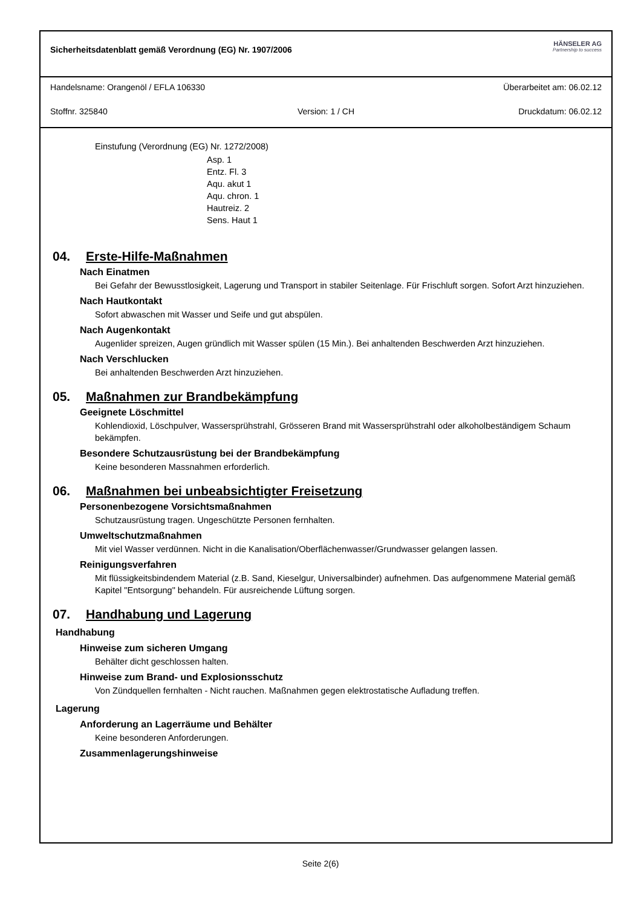Sicherheitsdatenblatt gemäß Verordnung (EG) Nr. 1907/2006
HÄNSELER AG
Partnership to success
Handelsname: Orangenöl / EFLA 106330
Überarbeitet am: 06.02.12
Stoffnr. 325840
Version: 1 / CH
Druckdatum: 06.02.12
Einstufung (Verordnung (EG) Nr. 1272/2008)
Asp. 1
Entz. Fl. 3
Aqu. akut 1
Aqu. chron. 1
Hautreiz. 2
Sens. Haut 1
04. Erste-Hilfe-Maßnahmen
Nach Einatmen
Bei Gefahr der Bewusstlosigkeit, Lagerung und Transport in stabiler Seitenlage. Für Frischluft sorgen. Sofort Arzt hinzuziehen.
Nach Hautkontakt
Sofort abwaschen mit Wasser und Seife und gut abspülen.
Nach Augenkontakt
Augenlider spreizen, Augen gründlich mit Wasser spülen (15 Min.). Bei anhaltenden Beschwerden Arzt hinzuziehen.
Nach Verschlucken
Bei anhaltenden Beschwerden Arzt hinzuziehen.
05. Maßnahmen zur Brandbekämpfung
Geeignete Löschmittel
Kohlendioxid, Löschpulver, Wassersprühstrahl, Grösseren Brand mit Wassersprühstrahl oder alkoholbeständigem Schaum bekämpfen.
Besondere Schutzausrüstung bei der Brandbekämpfung
Keine besonderen Massnahmen erforderlich.
06. Maßnahmen bei unbeabsichtigter Freisetzung
Personenbezogene Vorsichtsmaßnahmen
Schutzausrüstung tragen. Ungeschützte Personen fernhalten.
Umweltschutzmaßnahmen
Mit viel Wasser verdünnen. Nicht in die Kanalisation/Oberflächenwasser/Grundwasser gelangen lassen.
Reinigungsverfahren
Mit flüssigkeitsbindendem Material (z.B. Sand, Kieselgur, Universalbinder) aufnehmen. Das aufgenommene Material gemäß Kapitel "Entsorgung" behandeln. Für ausreichende Lüftung sorgen.
07. Handhabung und Lagerung
Handhabung
Hinweise zum sicheren Umgang
Behälter dicht geschlossen halten.
Hinweise zum Brand- und Explosionsschutz
Von Zündquellen fernhalten - Nicht rauchen. Maßnahmen gegen elektrostatische Aufladung treffen.
Lagerung
Anforderung an Lagerräume und Behälter
Keine besonderen Anforderungen.
Zusammenlagerungshinweise
Seite 2(6)